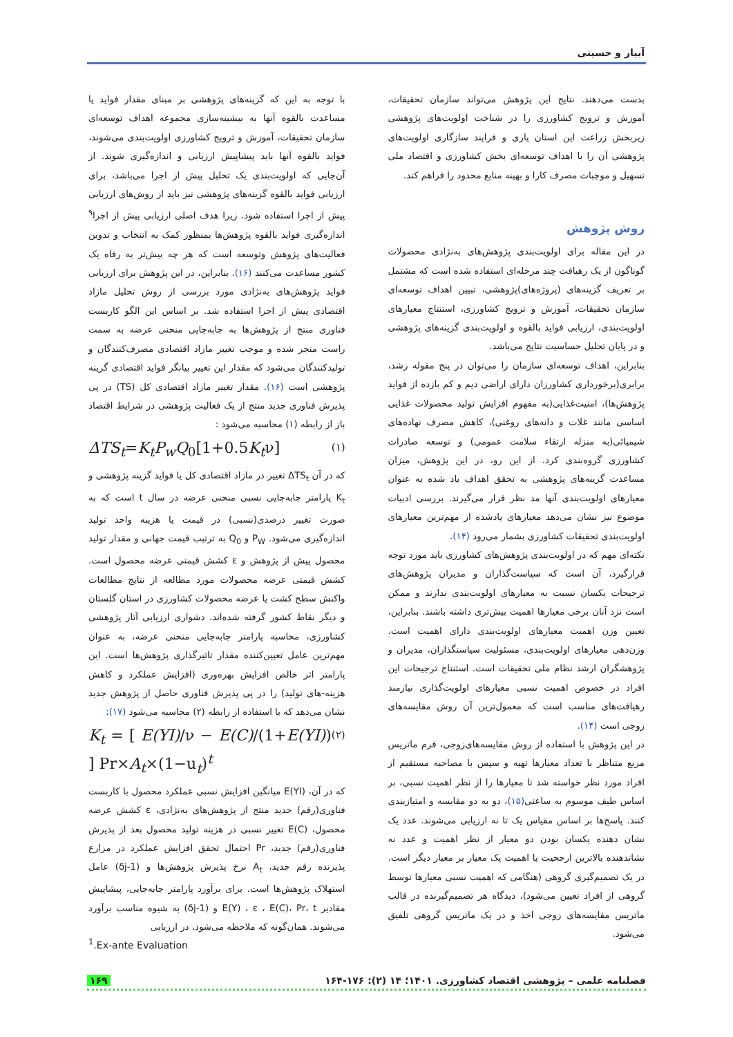آبیار و حسینی
بدست می‌دهند. نتایج این پژوهش می‌تواند سازمان تحقیقات، آموزش و ترویج کشاورزی را در شناخت اولویت‌های پژوهشی زیربخش زراعت این استان یاری و فرایند سازگاری اولویت‌های پژوهشی آن را با اهداف توسعه‌ای بخش کشاورزی و اقتصاد ملی تسهیل و موجبات مصرف کارا و بهینه منابع محدود را فراهم کند.
روش پژوهش
در این مقاله برای اولویت‌بندی پژوهش‌های به‌نژادی محصولات گوناگون از یک رهیافت چند مرحله‌ای استفاده شده است که مشتمل بر تعریف گزینه‌های (پروژه‌های)پژوهشی، تبیین اهداف توسعه‌ای سازمان تحقیقات، آموزش و ترویج کشاورزی، استنتاج معیارهای اولویت‌بندی، ارزیابی فواید بالقوه و اولویت‌بندی گزینه‌های پژوهشی و در پایان تحلیل حساسیت نتایج می‌باشد.
بنابراین، اهداف توسعه‌ای سازمان را می‌توان در پنج مقوله رشد، برابری(برخورداری کشاورزان دارای اراضی دیم و کم بازده از فواید پژوهش‌ها)، امنیت‌غذایی(به مفهوم افزایش تولید محصولات غذایی اساسی مانند غلات و دانه‌های روغنی)، کاهش مصرف نهاده‌های شیمیائی(به منزله ارتقاء سلامت عمومی) و توسعه صادرات کشاورزی گروه‌بندی کرد. از این رو، در این پژوهش، میزان مساعدت گزینه‌های پژوهشی به تحقق اهداف یاد شده به عنوان معیارهای اولویت‌بندی آنها مد نظر قرار می‌گیرند. بررسی ادبیات موضوع نیز نشان می‌دهد معیارهای یادشده از مهم‌ترین معیارهای اولویت‌بندی تحقیقات کشاورزی بشمار می‌رود (۱۴).
نکته‌ای مهم که در اولویت‌بندی پژوهش‌های کشاورزی باید مورد توجه قرارگیرد، آن است که سیاست‌گذاران و مدیران پژوهش‌های ترجیحات یکسان نسبت به معیارهای اولویت‌بندی ندارند و ممکن است نزد آنان برخی معیارها اهمیت بیش‌تری داشته باشند. بنابراین، تعیین وزن اهمیت معیارهای اولویت‌بندی دارای اهمیت است. وزن‌دهی معیارهای اولویت‌بندی، مسئولیت سیاستگذاران، مدیران و پژوهشگران ارشد نظام ملی تحقیقات است. استنتاج ترجیحات این افراد در خصوص اهمیت نسبی معیارهای اولویت‌گذاری نیازمند رهیافت‌های مناسب است که معمول‌ترین آن روش مقایسه‌های زوجی است (۱۴).
در این پژوهش با استفاده از روش مقایسه‌های‌زوجی، فرم ماتریس مربع متناظر با تعداد معیارها تهیه و سپس با مصاحبه مستقیم از افراد مورد نظر خواسته شد تا معیارها را از نظر اهمیت نسبی، بر اساس طیف موسوم به ساعتی(۱۵)، دو به دو مقایسه و امتیازبندی کنند. پاسخ‌ها بر اساس مقیاس یک تا نه ارزیابی می‌شوند. عدد یک نشان دهنده یکسان بودن دو معیار از نظر اهمیت و عدد نه نشاندهنده بالاترین ارجحیت یا اهمیت یک معیار بر معیار دیگر است. در یک تصمیم‌گیری گروهی (هنگامی که اهمیت نسبی معیارها توسط گروهی از افراد تعیین می‌شود)، دیدگاه هر تصمیم‌گیرنده در قالب ماتریس مقایسه‌های زوجی اخذ و در یک ماتریس گروهی تلفیق می‌شود.
با توجه به این که گزینه‌های پژوهشی بر مبنای مقدار فواید یا مساعدت بالقوه آنها به بیشینه‌سازی مجموعه اهداف توسعه‌ای سازمان تحقیقات، آموزش و ترویج کشاورزی اولویت‌بندی می‌شوند، فواید بالقوه آنها باید پیشاپیش ارزیابی و اندازه‌گیری شوند. از آن‌جایی که اولویت‌بندی یک تحلیل پیش از اجرا می‌باشد، برای ارزیابی فواید بالقوه گزینه‌های پژوهشی نیز باید از روش‌های ارزیابی پیش از اجرا استفاده شود. زیرا هدف اصلی ارزیابی پیش از اجرا<sup>۹</sup> اندازه‌گیری فواید بالقوه پژوهش‌ها بمنظور کمک به انتخاب و تدوین فعالیت‌های پژوهش وتوسعه است که هر چه بیش‌تر به رفاه یک کشور مساعدت می‌کنند (۱۶). بنابراین، در این پژوهش برای ارزیابی فواید پژوهش‌های به‌نژادی مورد بررسی از روش تحلیل مازاد اقتصادی پیش از اجرا استفاده شد. بر اساس این الگو کاربست فناوری منتج از پژوهش‌ها به جابه‌جایی منحنی عرضه به سمت راست منجر شده و موجب تغییر مازاد اقتصادی مصرف‌کنندگان و تولیدکنندگان می‌شود که مقدار این تغییر بیانگر فواید اقتصادی گزینه پژوهشی است (۱۶). مقدار تغییر مازاد اقتصادی کل (TS) در پی پذیرش فناوری جدید منتج از یک فعالیت پژوهشی در شرایط اقتصاد باز از رابطه (۱) محاسبه می‌شود :
ΔTS<sub>t</sub>=K<sub>t</sub>P<sub>w</sub>Q<sub>0</sub>[1+0.5K<sub>t</sub>ν] (۱)
که در آن ΔTS<sub>t</sub> تغییر در مازاد اقتصادی کل یا فواید گزینه پژوهشی و K<sub>t</sub> پارامتر جابه‌جایی نسبی منحنی عرضه در سال t است که به صورت تغییر درصدی(نسبی) در قیمت یا هزینه واحد تولید اندازه‌گیری می‌شود. P<sub>W</sub> و Q<sub>0</sub> به ترتیب قیمت جهانی و مقدار تولید محصول پیش از پژوهش و ε کشش قیمتی عرضه محصول است. کشش قیمتی عرضه محصولات مورد مطالعه از نتایج مطالعات واکنش سطح کشت یا عرضه محصولات کشاورزی در استان گلستان و دیگر نقاط کشور گرفته شده‌اند. دشواری ارزیابی آثار پژوهشی کشاورزی، محاسبه پارامتر جابه‌جایی منحنی عرضه، به عنوان مهم‌ترین عامل تعیین‌کننده مقدار تاثیرگذاری پژوهش‌ها است. این پارامتر اثر خالص افزایش بهره‌وری (افزایش عملکرد و کاهش هزینه-های تولید) را در پی پذیرش فناوری حاصل از پژوهش جدید نشان می‌دهد که با استفاده از رابطه (۲) محاسبه می‌شود (۱۷):
K<sub>t</sub> = [ E(YI)/ν − E(C)/(1+E(YI)) ] Pr×A<sub>t</sub>×(1−u<sub>t</sub>)<sup>t</sup> (۲)
که در آن، E(YI) میانگین افزایش نسبی عملکرد محصول با کاربست فناوری(رقم) جدید منتج از پژوهش‌های به‌نژادی، ε کشش عرضه محصول، E(C) تغییر نسبی در هزینه تولید محصول بعد از پذیرش فناوری(رقم) جدید، Pr احتمال تحقق افزایش عملکرد در مزارع پذیرنده رقم جدید، A<sub>t</sub> نرخ پذیرش پژوهش‌ها و (1-δj) عامل استهلاک پژوهش‌ها است. برای برآورد پارامتر جابه‌جایی، پیشاپیش مقادیر E(Y) ، ε ، E(C)، Pr، t و (1-δj) به شیوه مناسب برآورد می‌شوند. همان‌گونه که ملاحظه می‌شود، در ارزیابی
<sup>1</sup>.Ex-ante Evaluation
فصلنامه علمی – پژوهشی اقتصاد کشاورزی. ۱۴۰۱؛ ۱۴ (۲): ۱۷۶-۱۶۴ ۱۶۹